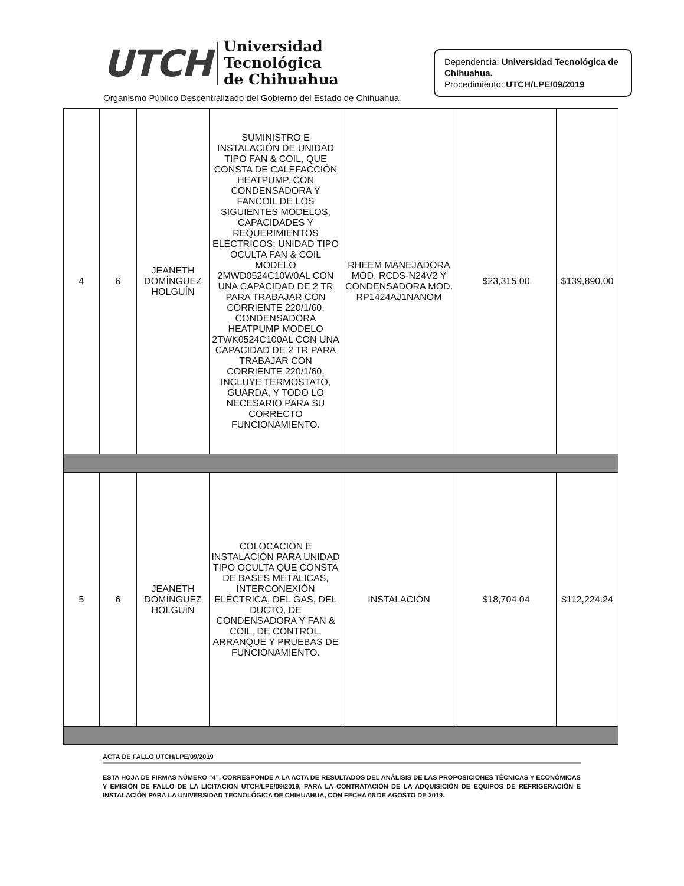UTCH
Universidad Tecnológica
de Chihuahua
Organismo Público Descentralizado del Gobierno del Estado de Chihuahua
Dependencia: Universidad Tecnológica de Chihuahua.
Procedimiento: UTCH/LPE/09/2019
| 4 | 6 | JEANETH DOMÍNGUEZ HOLGUÍN | SUMINISTRO E INSTALACIÓN DE UNIDAD TIPO FAN & COIL, QUE CONSTA DE CALEFACCIÓN HEATPUMP, CON CONDENSADORA Y FANCOIL DE LOS SIGUIENTES MODELOS, CAPACIDADES Y REQUERIMIENTOS ELÉCTRICOS: UNIDAD TIPO OCULTA FAN & COIL MODELO 2MWD0524C10W0AL CON UNA CAPACIDAD DE 2 TR PARA TRABAJAR CON CORRIENTE 220/1/60, CONDENSADORA HEATPUMP MODELO 2TWK0524C100AL CON UNA CAPACIDAD DE 2 TR PARA TRABAJAR CON CORRIENTE 220/1/60, INCLUYE TERMOSTATO, GUARDA, Y TODO LO NECESARIO PARA SU CORRECTO FUNCIONAMIENTO. | RHEEM MANEJADORA MOD. RCDS-N24V2 Y CONDENSADORA MOD. RP1424AJ1NANOM | $23,315.00 | $139,890.00 |
| 5 | 6 | JEANETH DOMÍNGUEZ HOLGUÍN | COLOCACIÓN E INSTALACIÓN PARA UNIDAD TIPO OCULTA QUE CONSTA DE BASES METÁLICAS, INTERCONEXIÓN ELÉCTRICA, DEL GAS, DEL DUCTO, DE CONDENSADORA Y FAN & COIL, DE CONTROL, ARRANQUE Y PRUEBAS DE FUNCIONAMIENTO. | INSTALACIÓN | $18,704.04 | $112,224.24 |
ACTA DE FALLO UTCH/LPE/09/2019
ESTA HOJA DE FIRMAS NÚMERO “4”, CORRESPONDE A LA ACTA DE RESULTADOS DEL ANÁLISIS DE LAS PROPOSICIONES TÉCNICAS Y ECONÓMICAS Y EMISIÓN DE FALLO DE LA LICITACION UTCH/LPE/09/2019, PARA LA CONTRATACIÓN DE LA ADQUISICIÓN DE EQUIPOS DE REFRIGERACIÓN E INSTALACIÓN PARA LA UNIVERSIDAD TECNOLÓGICA DE CHIHUAHUA, CON FECHA 06 DE AGOSTO DE 2019.